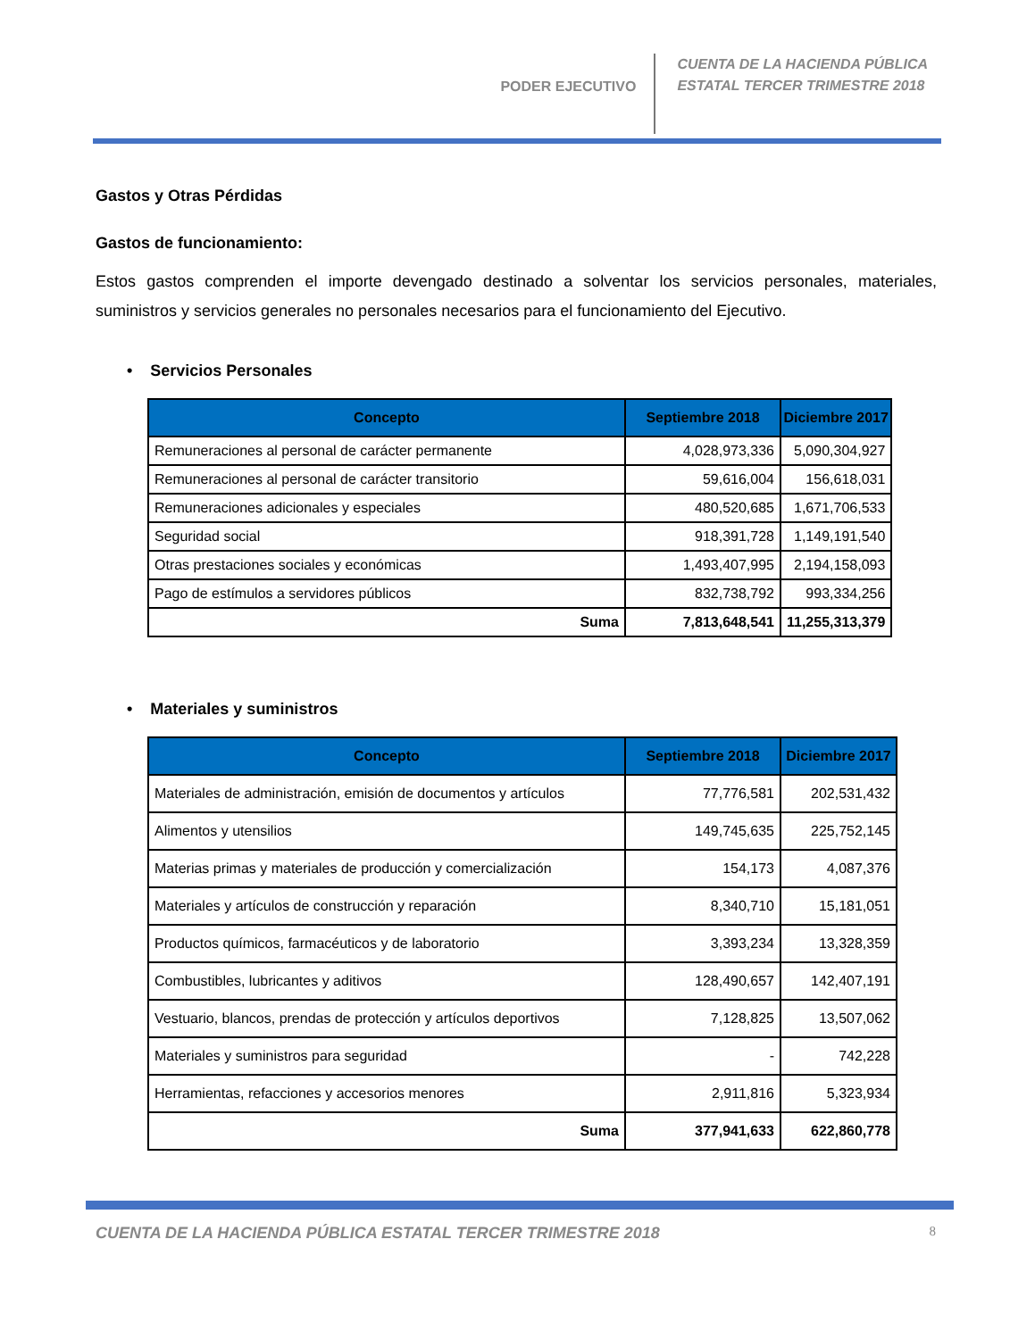PODER EJECUTIVO
CUENTA DE LA HACIENDA PÚBLICA
ESTATAL TERCER TRIMESTRE 2018
Gastos y Otras Pérdidas
Gastos de funcionamiento:
Estos gastos comprenden el importe devengado destinado a solventar los servicios personales, materiales, suministros y servicios generales no personales necesarios para el funcionamiento del Ejecutivo.
• Servicios Personales
| Concepto | Septiembre 2018 | Diciembre 2017 |
| --- | --- | --- |
| Remuneraciones al personal de carácter permanente | 4,028,973,336 | 5,090,304,927 |
| Remuneraciones al personal de carácter transitorio | 59,616,004 | 156,618,031 |
| Remuneraciones adicionales y especiales | 480,520,685 | 1,671,706,533 |
| Seguridad social | 918,391,728 | 1,149,191,540 |
| Otras prestaciones sociales y económicas | 1,493,407,995 | 2,194,158,093 |
| Pago de estímulos a servidores públicos | 832,738,792 | 993,334,256 |
| Suma | 7,813,648,541 | 11,255,313,379 |
• Materiales y suministros
| Concepto | Septiembre 2018 | Diciembre 2017 |
| --- | --- | --- |
| Materiales de administración, emisión de documentos y artículos | 77,776,581 | 202,531,432 |
| Alimentos y utensilios | 149,745,635 | 225,752,145 |
| Materias primas y materiales de producción y comercialización | 154,173 | 4,087,376 |
| Materiales y artículos de construcción y reparación | 8,340,710 | 15,181,051 |
| Productos químicos, farmacéuticos y de laboratorio | 3,393,234 | 13,328,359 |
| Combustibles, lubricantes y aditivos | 128,490,657 | 142,407,191 |
| Vestuario, blancos, prendas de protección y artículos deportivos | 7,128,825 | 13,507,062 |
| Materiales y suministros para seguridad | - | 742,228 |
| Herramientas, refacciones y accesorios menores | 2,911,816 | 5,323,934 |
| Suma | 377,941,633 | 622,860,778 |
CUENTA DE LA HACIENDA PÚBLICA ESTATAL TERCER TRIMESTRE 2018 8